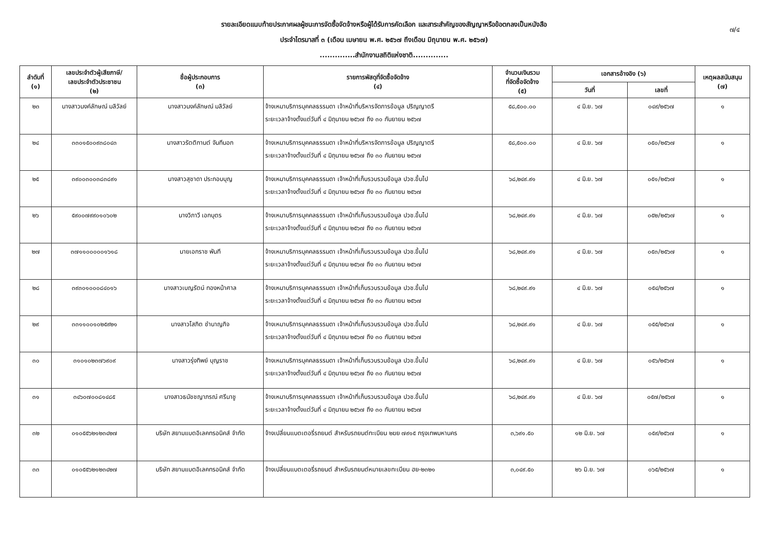๗/๔
รายละเอียดแนบท้ายประกาศผลผู้ชนะการจัดซื้อจัดจ้างหรือผู้ได้รับการคัดเลือก และสาระสำคัญของสัญญาหรือข้อตกลงเป็นหนังสือ
ประจำไตรมาสที่ ๓ (เดือน เมษายน พ.ศ. ๒๕๖๗ ถึงเดือน มิถุนายน พ.ศ. ๒๕๖๗)
..............สำนักงานสถิติแห่งชาติ..............
| ลำดับที่ (๑) | เลขประจำตัวผู้เสียภาษี/ เลขประจำตัวประชาชน (๒) | ชื่อผู้ประกอบการ (๓) | รายการพัสดุที่จัดซื้อจัดจ้าง (๔) | จำนวนเงินรวม ที่จัดซื้อจัดจ้าง (๕) | เอกสารอ้างอิง (๖) | | เหตุผลสนับสนุน (๗) |
| --- | --- | --- | --- | --- | --- | --- | --- |
| | | | | | วันที่ | เลขที่ | |
| ๒๓ | นางสาวนงค์ลักษณ์ มลิวัลย์ | นางสาวนงค์ลักษณ์ มลิวัลย์ | จ้างเหมาบริการบุคคลธรรมดา เจ้าหน้าที่บริหารจัดการข้อมูล ปริญญาตรี ระยะเวลาจ้างตั้งแต่วันที่ ๔ มิถุนายน ๒๕๖๗ ถึง ๓๐ กันยายน ๒๕๖๗ | ๕๘,๕๐๐.๐๐ | ๔ มิ.ย. ๖๗ | ๐๔๙/๒๕๖๗ | ๑ |
| ๒๔ | ๓๓๐๑๕๐๐๙๓๘๐๔๓ | นางสาวรัตติกานต์ จันทีนอก | จ้างเหมาบริการบุคคลธรรมดา เจ้าหน้าที่บริหารจัดการข้อมูล ปริญญาตรี ระยะเวลาจ้างตั้งแต่วันที่ ๔ มิถุนายน ๒๕๖๗ ถึง ๓๐ กันยายน ๒๕๖๗ | ๕๘,๕๐๐.๐๐ | ๔ มิ.ย. ๖๗ | ๐๕๐/๒๕๖๗ | ๑ |
| ๒๕ | ๓๙๐๐๓๐๐๓๘๓๘๙๑ | นางสาวสุชาดา ประกอบบุญ | จ้างเหมาบริการบุคคลธรรมดา เจ้าหน้าที่เก็บรวบรวมข้อมูล ปวช.ขึ้นไป ระยะเวลาจ้างตั้งแต่วันที่ ๔ มิถุนายน ๒๕๖๗ ถึง ๓๐ กันยายน ๒๕๖๗ | ๖๘,๒๔๙.๙๑ | ๔ มิ.ย. ๖๗ | ๐๕๑/๒๕๖๗ | ๑ |
| ๒๖ | ๕๙๐๐๗๙๙๐๑๐๖๐๒ | นางวิภาวี เอกบุตร | จ้างเหมาบริการบุคคลธรรมดา เจ้าหน้าที่เก็บรวบรวมข้อมูล ปวช.ขึ้นไป ระยะเวลาจ้างตั้งแต่วันที่ ๔ มิถุนายน ๒๕๖๗ ถึง ๓๐ กันยายน ๒๕๖๗ | ๖๘,๒๔๙.๙๑ | ๔ มิ.ย. ๖๗ | ๐๕๒/๒๕๖๗ | ๑ |
| ๒๗ | ๓๗๑๑๐๐๐๐๐๑๖๑๘ | นายเอกราช พันที | จ้างเหมาบริการบุคคลธรรมดา เจ้าหน้าที่เก็บรวบรวมข้อมูล ปวช.ขึ้นไป ระยะเวลาจ้างตั้งแต่วันที่ ๔ มิถุนายน ๒๕๖๗ ถึง ๓๐ กันยายน ๒๕๖๗ | ๖๘,๒๔๙.๙๑ | ๔ มิ.ย. ๖๗ | ๐๕๓/๒๕๖๗ | ๑ |
| ๒๘ | ๓๙๓๐๑๐๐๐๘๔๐๑๖ | นางสาวเบญรัตน์ ทองหน้าศาล | จ้างเหมาบริการบุคคลธรรมดา เจ้าหน้าที่เก็บรวบรวมข้อมูล ปวช.ขึ้นไป ระยะเวลาจ้างตั้งแต่วันที่ ๔ มิถุนายน ๒๕๖๗ ถึง ๓๐ กันยายน ๒๕๖๗ | ๖๘,๒๔๙.๙๑ | ๔ มิ.ย. ๖๗ | ๐๕๔/๒๕๖๗ | ๑ |
| ๒๙ | ๓๓๑๑๐๐๑๐๒๕๙๒๑ | นางสาวโสภิต ชำนาญกิจ | จ้างเหมาบริการบุคคลธรรมดา เจ้าหน้าที่เก็บรวบรวมข้อมูล ปวช.ขึ้นไป ระยะเวลาจ้างตั้งแต่วันที่ ๔ มิถุนายน ๒๕๖๗ ถึง ๓๐ กันยายน ๒๕๖๗ | ๖๘,๒๔๙.๙๑ | ๔ มิ.ย. ๖๗ | ๐๕๕/๒๕๖๗ | ๑ |
| ๓๐ | ๓๑๐๑๐๒๓๗๖๙๐๙ | นางสาวรุ่งทิพย์ บุญราช | จ้างเหมาบริการบุคคลธรรมดา เจ้าหน้าที่เก็บรวบรวมข้อมูล ปวช.ขึ้นไป ระยะเวลาจ้างตั้งแต่วันที่ ๔ มิถุนายน ๒๕๖๗ ถึง ๓๐ กันยายน ๒๕๖๗ | ๖๘,๒๔๙.๙๑ | ๔ มิ.ย. ๖๗ | ๐๕๖/๒๕๖๗ | ๑ |
| ๓๑ | ๓๔๖๐๗๐๐๘๑๔๘๕ | นางสาวธนัชชญาภรณ์ ศรีนาชู | จ้างเหมาบริการบุคคลธรรมดา เจ้าหน้าที่เก็บรวบรวมข้อมูล ปวช.ขึ้นไป ระยะเวลาจ้างตั้งแต่วันที่ ๔ มิถุนายน ๒๕๖๗ ถึง ๓๐ กันยายน ๒๕๖๗ | ๖๘,๒๔๙.๙๑ | ๔ มิ.ย. ๖๗ | ๐๕๗/๒๕๖๗ | ๑ |
| ๓๒ | ๐๑๐๕๕๖๒๑๒๓๔๒๗ | บริษัท สยามแบตอิเลคทรอนิคส์ จำกัด | จ้างเปลี่ยนแบตเตอรี่รถยนต์ สำหรับรถยนต์ทะเบียน ๒ฆย ๗๙๑๕ กรุงเทพมหานคร | ๓,๖๙๑.๕๐ | ๑๒ มิ.ย. ๖๗ | ๐๕๙/๒๕๖๗ | ๑ |
| ๓๓ | ๐๑๐๕๕๖๒๑๒๓๔๒๗ | บริษัท สยามแบตอิเลคทรอนิคส์ จำกัด | จ้างเปลี่ยนแบตเตอรี่รถยนต์ สำหรับรถยนต์หมายเลขทะเบียน ฮย-๒๓๒๑ | ๓,๐๔๙.๕๐ | ๒๖ มิ.ย. ๖๗ | ๐๖๕/๒๕๖๗ | ๑ |